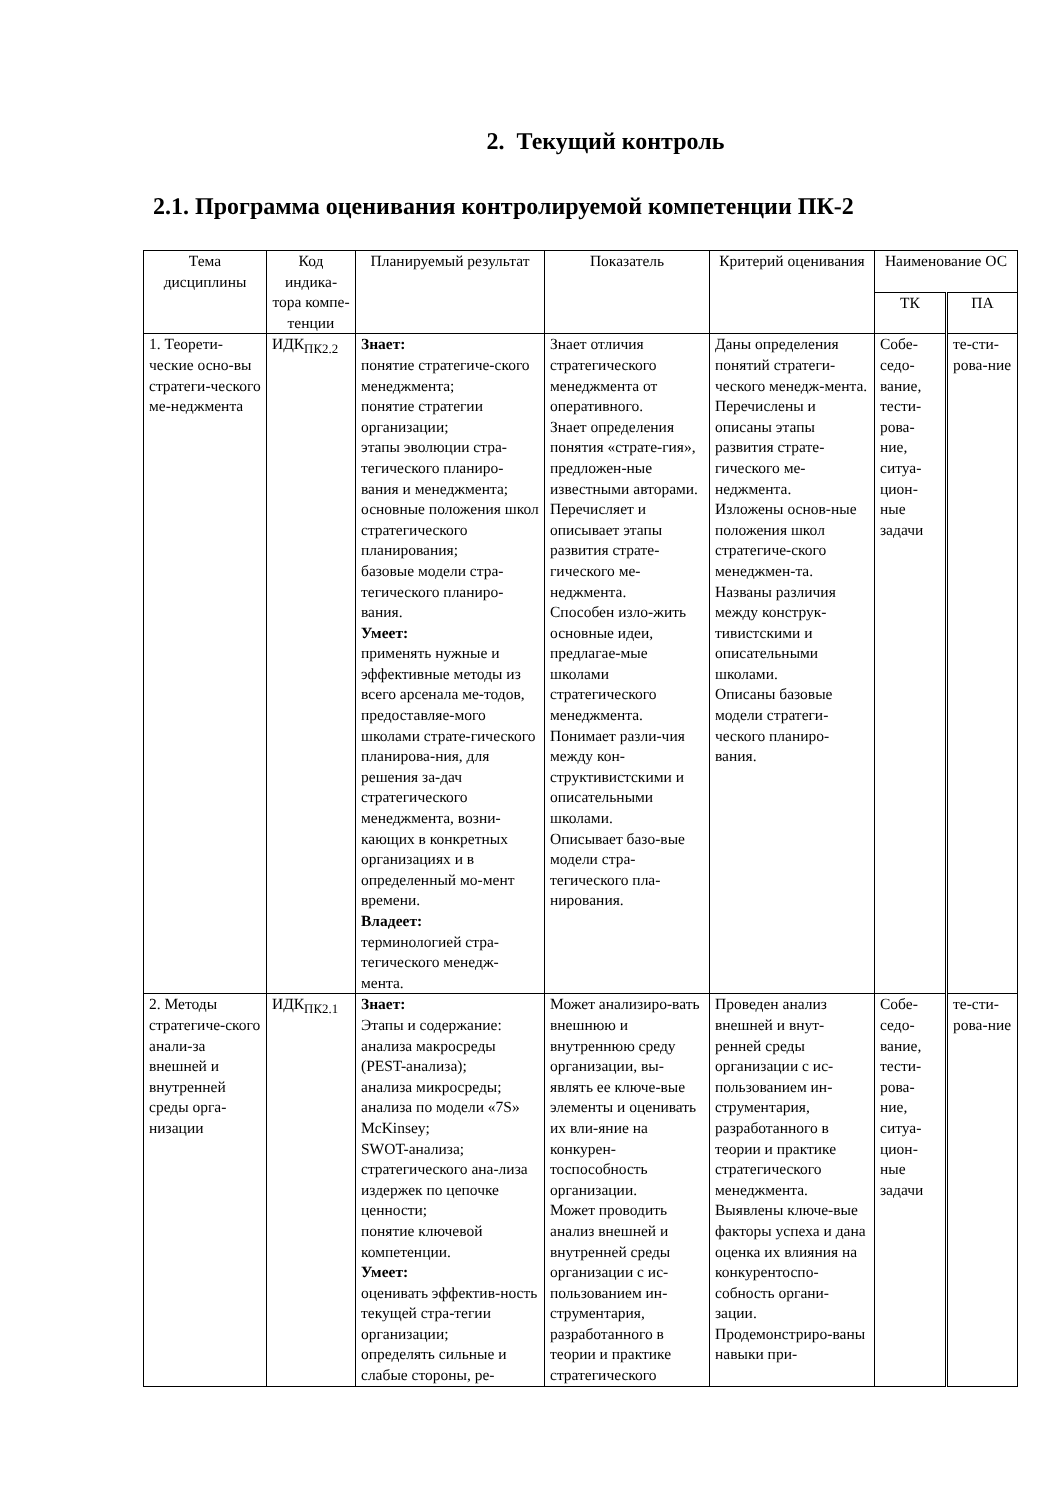2. Текущий контроль
2.1. Программа оценивания контролируемой компетенции ПК-2
| Тема дисциплины | Код индика-тора компе-тенции | Планируемый результат | Показатель | Критерий оценивания | Наименование ОС | |
| --- | --- | --- | --- | --- | --- | --- |
| | | | | | ТК | ПА |
| 1. Теорети-ческие осно-вы стратеги-ческого ме-неджмента | ИДК<sub>ПК2.2</sub> | Знает: понятие стратегиче-ского менеджмента; понятие стратегии организации; этапы эволюции стра-тегического планиро-вания и менеджмента; основные положения школ стратегического планирования; базовые модели стра-тегического планиро-вания. Умеет: применять нужные и эффективные методы из всего арсенала ме-тодов, предоставляе-мого школами страте-гического планирова-ния, для решения за-дач стратегического менеджмента, возни-кающих в конкретных организациях и в определенный мо-мент времени. Владеет: терминологией стра-тегического менедж-мента. | Знает отличия стратегического менеджмента от оперативного. Знает определения понятия «страте-гия», предложен-ные известными авторами. Перечисляет и описывает этапы развития страте-гического ме-неджмента. Способен изло-жить основные идеи, предлагае-мые школами стратегического менеджмента. Понимает разли-чия между кон-структивистскими и описательными школами. Описывает базо-вые модели стра-тегического пла-нирования. | Даны определения понятий стратеги-ческого менедж-мента. Перечислены и описаны этапы развития страте-гического ме-неджмента. Изложены основ-ные положения школ стратегиче-ского менеджмен-та. Названы различия между конструк-тивистскими и описательными школами. Описаны базовые модели стратеги-ческого планиро-вания. | Собе-седо-вание, тести-рова-ние, ситуа-цион-ные задачи | те-сти-рова-ние |
| 2. Методы стратегиче-ского анали-за внешней и внутренней среды орга-низации | ИДК<sub>ПК2.1</sub> | Знает: Этапы и содержание: анализа макросреды (PEST-анализа); анализа микросреды; анализа по модели «7S» McKinsey; SWOT-анализа; стратегического ана-лиза издержек по цепочке ценности; понятие ключевой компетенции. Умеет: оценивать эффектив-ность текущей стра-тегии организации; определять сильные и слабые стороны, ре- | Может анализиро-вать внешнюю и внутреннюю среду организации, вы-являть ее ключе-вые элементы и оценивать их вли-яние на конкурен-тоспособность организации. Может проводить анализ внешней и внутренней среды организации с ис-пользованием ин-струментария, разработанного в теории и практике стратегического | Проведен анализ внешней и внут-ренней среды организации с ис-пользованием ин-струментария, разработанного в теории и практике стратегического менеджмента. Выявлены ключе-вые факторы успеха и дана оценка их влияния на конкурентоспо-собность органи-зации. Продемонстриро-ваны навыки при- | Собе-седо-вание, тести-рова-ние, ситуа-цион-ные задачи | те-сти-рова-ние |